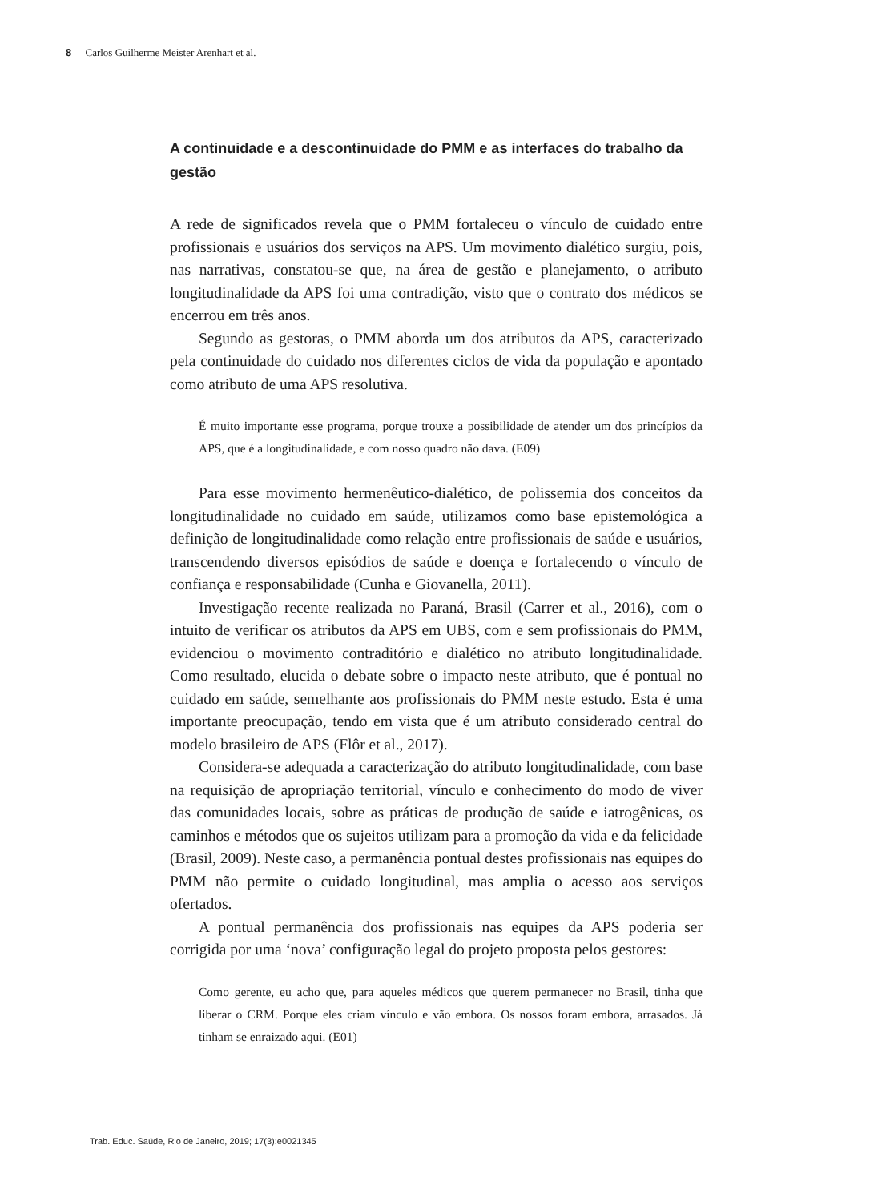8 Carlos Guilherme Meister Arenhart et al.
A continuidade e a descontinuidade do PMM e as interfaces do trabalho da gestão
A rede de significados revela que o PMM fortaleceu o vínculo de cuidado entre profissionais e usuários dos serviços na APS. Um movimento dialético surgiu, pois, nas narrativas, constatou-se que, na área de gestão e planejamento, o atributo longitudinalidade da APS foi uma contradição, visto que o contrato dos médicos se encerrou em três anos.
Segundo as gestoras, o PMM aborda um dos atributos da APS, caracterizado pela continuidade do cuidado nos diferentes ciclos de vida da população e apontado como atributo de uma APS resolutiva.
É muito importante esse programa, porque trouxe a possibilidade de atender um dos princípios da APS, que é a longitudinalidade, e com nosso quadro não dava. (E09)
Para esse movimento hermenêutico-dialético, de polissemia dos conceitos da longitudinalidade no cuidado em saúde, utilizamos como base epistemológica a definição de longitudinalidade como relação entre profissionais de saúde e usuários, transcendendo diversos episódios de saúde e doença e fortalecendo o vínculo de confiança e responsabilidade (Cunha e Giovanella, 2011).
Investigação recente realizada no Paraná, Brasil (Carrer et al., 2016), com o intuito de verificar os atributos da APS em UBS, com e sem profissionais do PMM, evidenciou o movimento contraditório e dialético no atributo longitudinalidade. Como resultado, elucida o debate sobre o impacto neste atributo, que é pontual no cuidado em saúde, semelhante aos profissionais do PMM neste estudo. Esta é uma importante preocupação, tendo em vista que é um atributo considerado central do modelo brasileiro de APS (Flôr et al., 2017).
Considera-se adequada a caracterização do atributo longitudinalidade, com base na requisição de apropriação territorial, vínculo e conhecimento do modo de viver das comunidades locais, sobre as práticas de produção de saúde e iatrogênicas, os caminhos e métodos que os sujeitos utilizam para a promoção da vida e da felicidade (Brasil, 2009). Neste caso, a permanência pontual destes profissionais nas equipes do PMM não permite o cuidado longitudinal, mas amplia o acesso aos serviços ofertados.
A pontual permanência dos profissionais nas equipes da APS poderia ser corrigida por uma ‘nova’ configuração legal do projeto proposta pelos gestores:
Como gerente, eu acho que, para aqueles médicos que querem permanecer no Brasil, tinha que liberar o CRM. Porque eles criam vínculo e vão embora. Os nossos foram embora, arrasados. Já tinham se enraizado aqui. (E01)
Trab. Educ. Saúde, Rio de Janeiro, 2019; 17(3):e0021345